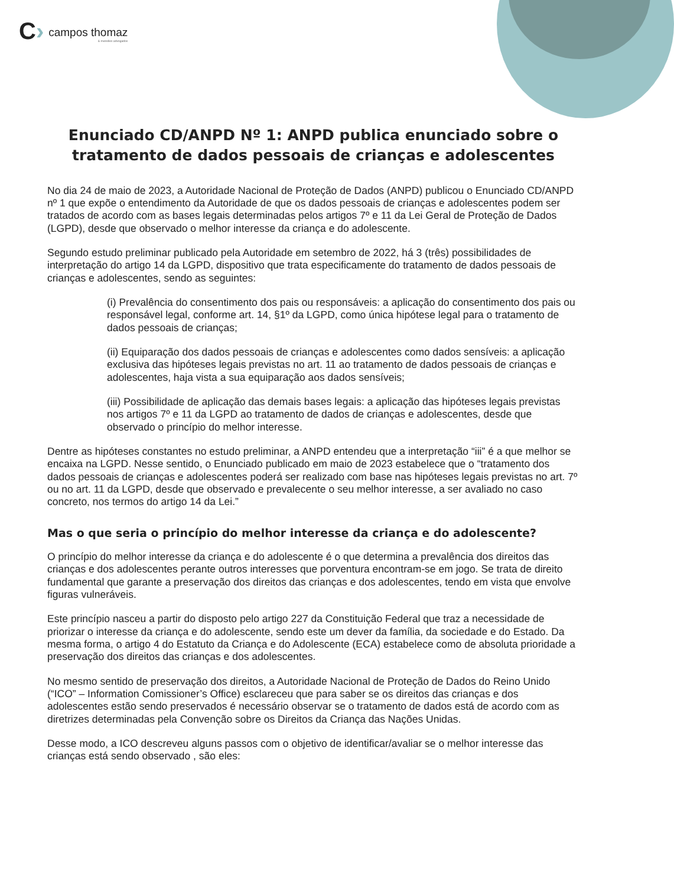C› campos thomaz
& meirelles advogados
Enunciado CD/ANPD Nº 1: ANPD publica enunciado sobre o tratamento de dados pessoais de crianças e adolescentes
No dia 24 de maio de 2023, a Autoridade Nacional de Proteção de Dados (ANPD) publicou o Enunciado CD/ANPD nº 1 que expõe o entendimento da Autoridade de que os dados pessoais de crianças e adolescentes podem ser tratados de acordo com as bases legais determinadas pelos artigos 7º e 11 da Lei Geral de Proteção de Dados (LGPD), desde que observado o melhor interesse da criança e do adolescente.
Segundo estudo preliminar publicado pela Autoridade em setembro de 2022, há 3 (três) possibilidades de interpretação do artigo 14 da LGPD, dispositivo que trata especificamente do tratamento de dados pessoais de crianças e adolescentes, sendo as seguintes:
(i) Prevalência do consentimento dos pais ou responsáveis: a aplicação do consentimento dos pais ou responsável legal, conforme art. 14, §1º da LGPD, como única hipótese legal para o tratamento de dados pessoais de crianças;
(ii) Equiparação dos dados pessoais de crianças e adolescentes como dados sensíveis: a aplicação exclusiva das hipóteses legais previstas no art. 11 ao tratamento de dados pessoais de crianças e adolescentes, haja vista a sua equiparação aos dados sensíveis;
(iii) Possibilidade de aplicação das demais bases legais: a aplicação das hipóteses legais previstas nos artigos 7º e 11 da LGPD ao tratamento de dados de crianças e adolescentes, desde que observado o princípio do melhor interesse.
Dentre as hipóteses constantes no estudo preliminar, a ANPD entendeu que a interpretação “iii” é a que melhor se encaixa na LGPD. Nesse sentido, o Enunciado publicado em maio de 2023 estabelece que o “tratamento dos dados pessoais de crianças e adolescentes poderá ser realizado com base nas hipóteses legais previstas no art. 7º ou no art. 11 da LGPD, desde que observado e prevalecente o seu melhor interesse, a ser avaliado no caso concreto, nos termos do artigo 14 da Lei.”
Mas o que seria o princípio do melhor interesse da criança e do adolescente?
O princípio do melhor interesse da criança e do adolescente é o que determina a prevalência dos direitos das crianças e dos adolescentes perante outros interesses que porventura encontram-se em jogo. Se trata de direito fundamental que garante a preservação dos direitos das crianças e dos adolescentes, tendo em vista que envolve figuras vulneráveis.
Este princípio nasceu a partir do disposto pelo artigo 227 da Constituição Federal que traz a necessidade de priorizar o interesse da criança e do adolescente, sendo este um dever da família, da sociedade e do Estado. Da mesma forma, o artigo 4 do Estatuto da Criança e do Adolescente (ECA) estabelece como de absoluta prioridade a preservação dos direitos das crianças e dos adolescentes.
No mesmo sentido de preservação dos direitos, a Autoridade Nacional de Proteção de Dados do Reino Unido (“ICO” – Information Comissioner’s Office) esclareceu que para saber se os direitos das crianças e dos adolescentes estão sendo preservados é necessário observar se o tratamento de dados está de acordo com as diretrizes determinadas pela Convenção sobre os Direitos da Criança das Nações Unidas.
Desse modo, a ICO descreveu alguns passos com o objetivo de identificar/avaliar se o melhor interesse das crianças está sendo observado , são eles: